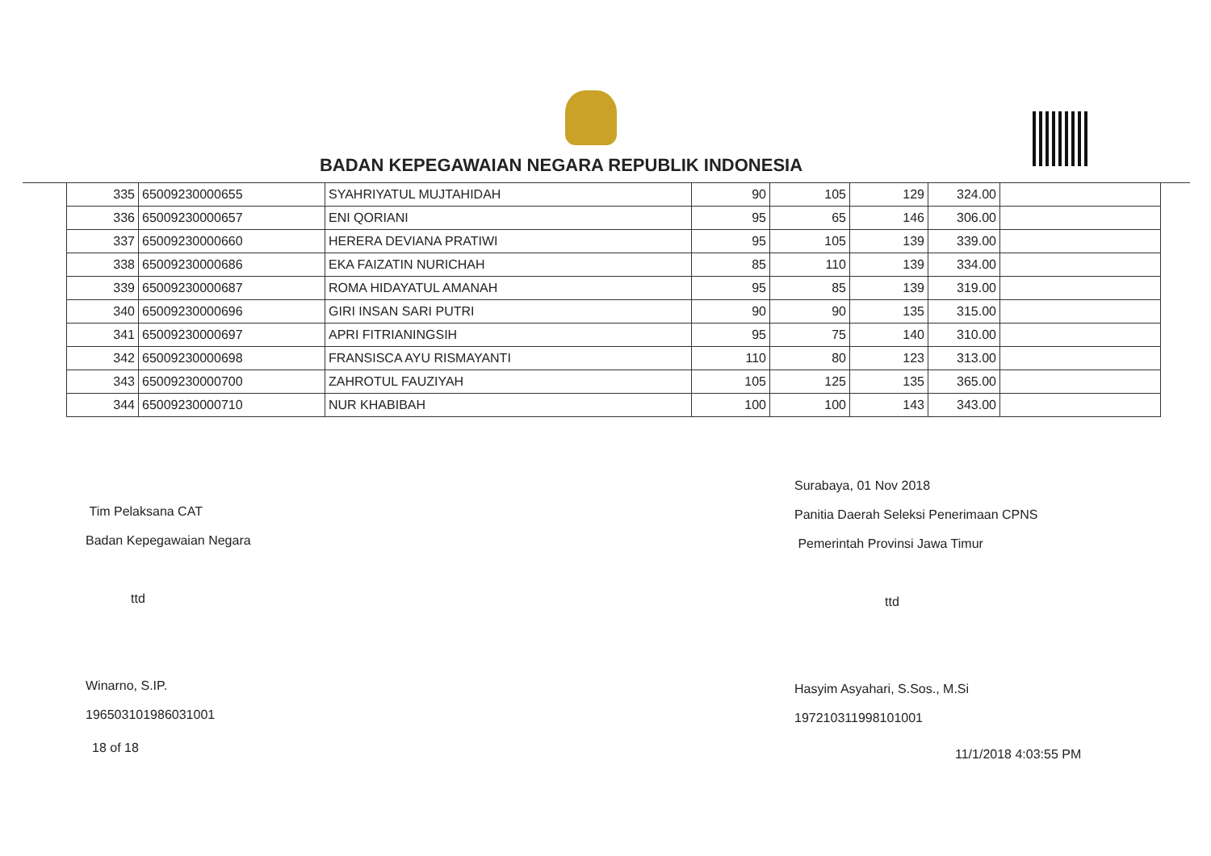BADAN KEPEGAWAIAN NEGARA REPUBLIK INDONESIA
| 335 | 65009230000655 | SYAHRIYATUL MUJTAHIDAH | 90 | 105 | 129 | 324.00 | |
| 336 | 65009230000657 | ENI QORIANI | 95 | 65 | 146 | 306.00 | |
| 337 | 65009230000660 | HERERA DEVIANA PRATIWI | 95 | 105 | 139 | 339.00 | |
| 338 | 65009230000686 | EKA FAIZATIN NURICHAH | 85 | 110 | 139 | 334.00 | |
| 339 | 65009230000687 | ROMA HIDAYATUL AMANAH | 95 | 85 | 139 | 319.00 | |
| 340 | 65009230000696 | GIRI INSAN SARI PUTRI | 90 | 90 | 135 | 315.00 | |
| 341 | 65009230000697 | APRI FITRIANINGSIH | 95 | 75 | 140 | 310.00 | |
| 342 | 65009230000698 | FRANSISCA AYU RISMAYANTI | 110 | 80 | 123 | 313.00 | |
| 343 | 65009230000700 | ZAHROTUL FAUZIYAH | 105 | 125 | 135 | 365.00 | |
| 344 | 65009230000710 | NUR KHABIBAH | 100 | 100 | 143 | 343.00 | |
Tim Pelaksana CAT
Badan Kepegawaian Negara
ttd
Winarno, S.IP.
196503101986031001
Surabaya, 01 Nov 2018
Panitia Daerah Seleksi Penerimaan CPNS
Pemerintah Provinsi Jawa Timur
ttd
Hasyim Asyahari, S.Sos., M.Si
197210311998101001
18 of 18 11/1/2018 4:03:55 PM